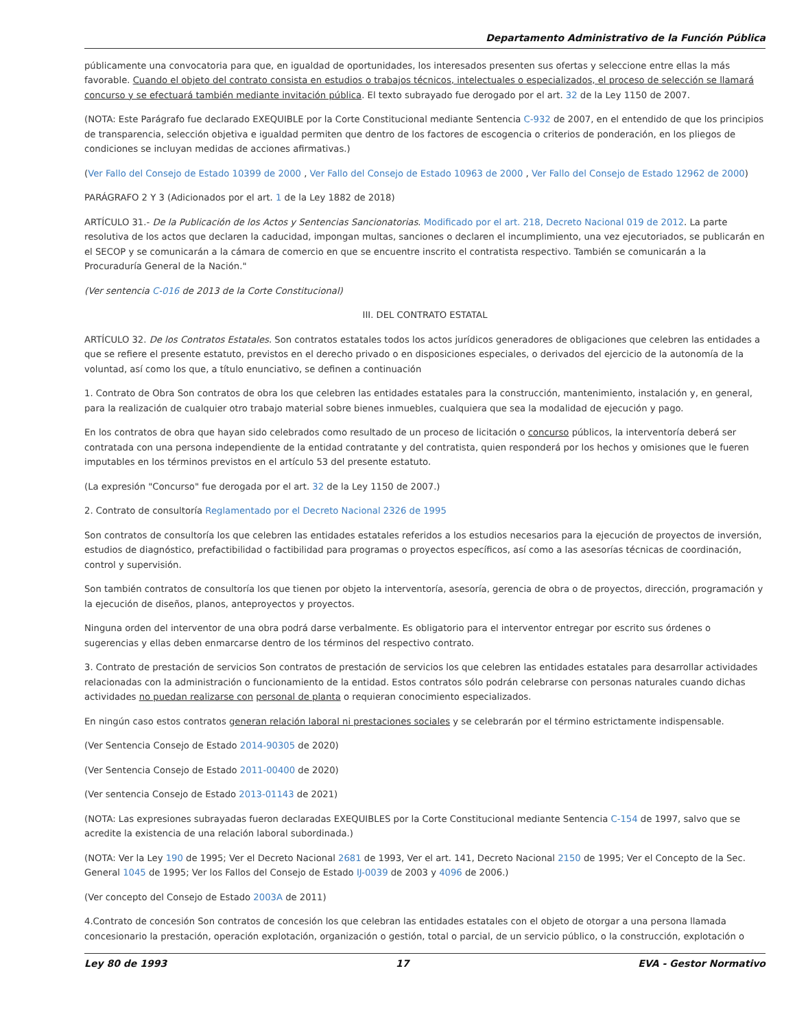Departamento Administrativo de la Función Pública
públicamente una convocatoria para que, en igualdad de oportunidades, los interesados presenten sus ofertas y seleccione entre ellas la más favorable. Cuando el objeto del contrato consista en estudios o trabajos técnicos, intelectuales o especializados, el proceso de selección se llamará concurso y se efectuará también mediante invitación pública. El texto subrayado fue derogado por el art. 32 de la Ley 1150 de 2007.
(NOTA: Este Parágrafo fue declarado EXEQUIBLE por la Corte Constitucional mediante Sentencia C-932 de 2007, en el entendido de que los principios de transparencia, selección objetiva e igualdad permiten que dentro de los factores de escogencia o criterios de ponderación, en los pliegos de condiciones se incluyan medidas de acciones afirmativas.)
(Ver Fallo del Consejo de Estado 10399 de 2000 , Ver Fallo del Consejo de Estado 10963 de 2000 , Ver Fallo del Consejo de Estado 12962 de 2000)
PARÁGRAFO 2 Y 3 (Adicionados por el art. 1 de la Ley 1882 de 2018)
ARTÍCULO 31.- De la Publicación de los Actos y Sentencias Sancionatorias. Modificado por el art. 218, Decreto Nacional 019 de 2012. La parte resolutiva de los actos que declaren la caducidad, impongan multas, sanciones o declaren el incumplimiento, una vez ejecutoriados, se publicarán en el SECOP y se comunicarán a la cámara de comercio en que se encuentre inscrito el contratista respectivo. También se comunicarán a la Procuraduría General de la Nación."
(Ver sentencia C-016 de 2013 de la Corte Constitucional)
III. DEL CONTRATO ESTATAL
ARTÍCULO 32. De los Contratos Estatales. Son contratos estatales todos los actos jurídicos generadores de obligaciones que celebren las entidades a que se refiere el presente estatuto, previstos en el derecho privado o en disposiciones especiales, o derivados del ejercicio de la autonomía de la voluntad, así como los que, a título enunciativo, se definen a continuación
1. Contrato de Obra Son contratos de obra los que celebren las entidades estatales para la construcción, mantenimiento, instalación y, en general, para la realización de cualquier otro trabajo material sobre bienes inmuebles, cualquiera que sea la modalidad de ejecución y pago.
En los contratos de obra que hayan sido celebrados como resultado de un proceso de licitación o concurso públicos, la interventoría deberá ser contratada con una persona independiente de la entidad contratante y del contratista, quien responderá por los hechos y omisiones que le fueren imputables en los términos previstos en el artículo 53 del presente estatuto.
(La expresión "Concurso" fue derogada por el art. 32 de la Ley 1150 de 2007.)
2. Contrato de consultoría Reglamentado por el Decreto Nacional 2326 de 1995
Son contratos de consultoría los que celebren las entidades estatales referidos a los estudios necesarios para la ejecución de proyectos de inversión, estudios de diagnóstico, prefactibilidad o factibilidad para programas o proyectos específicos, así como a las asesorías técnicas de coordinación, control y supervisión.
Son también contratos de consultoría los que tienen por objeto la interventoría, asesoría, gerencia de obra o de proyectos, dirección, programación y la ejecución de diseños, planos, anteproyectos y proyectos.
Ninguna orden del interventor de una obra podrá darse verbalmente. Es obligatorio para el interventor entregar por escrito sus órdenes o sugerencias y ellas deben enmarcarse dentro de los términos del respectivo contrato.
3. Contrato de prestación de servicios Son contratos de prestación de servicios los que celebren las entidades estatales para desarrollar actividades relacionadas con la administración o funcionamiento de la entidad. Estos contratos sólo podrán celebrarse con personas naturales cuando dichas actividades no puedan realizarse con personal de planta o requieran conocimiento especializados.
En ningún caso estos contratos generan relación laboral ni prestaciones sociales y se celebrarán por el término estrictamente indispensable.
(Ver Sentencia Consejo de Estado 2014-90305 de 2020)
(Ver Sentencia Consejo de Estado 2011-00400 de 2020)
(Ver sentencia Consejo de Estado 2013-01143 de 2021)
(NOTA: Las expresiones subrayadas fueron declaradas EXEQUIBLES por la Corte Constitucional mediante Sentencia C-154 de 1997, salvo que se acredite la existencia de una relación laboral subordinada.)
(NOTA: Ver la Ley 190 de 1995; Ver el Decreto Nacional 2681 de 1993, Ver el art. 141, Decreto Nacional 2150 de 1995; Ver el Concepto de la Sec. General 1045 de 1995; Ver los Fallos del Consejo de Estado IJ-0039 de 2003 y 4096 de 2006.)
(Ver concepto del Consejo de Estado 2003A de 2011)
4.Contrato de concesión Son contratos de concesión los que celebran las entidades estatales con el objeto de otorgar a una persona llamada concesionario la prestación, operación explotación, organización o gestión, total o parcial, de un servicio público, o la construcción, explotación o
Ley 80 de 1993 17 EVA - Gestor Normativo